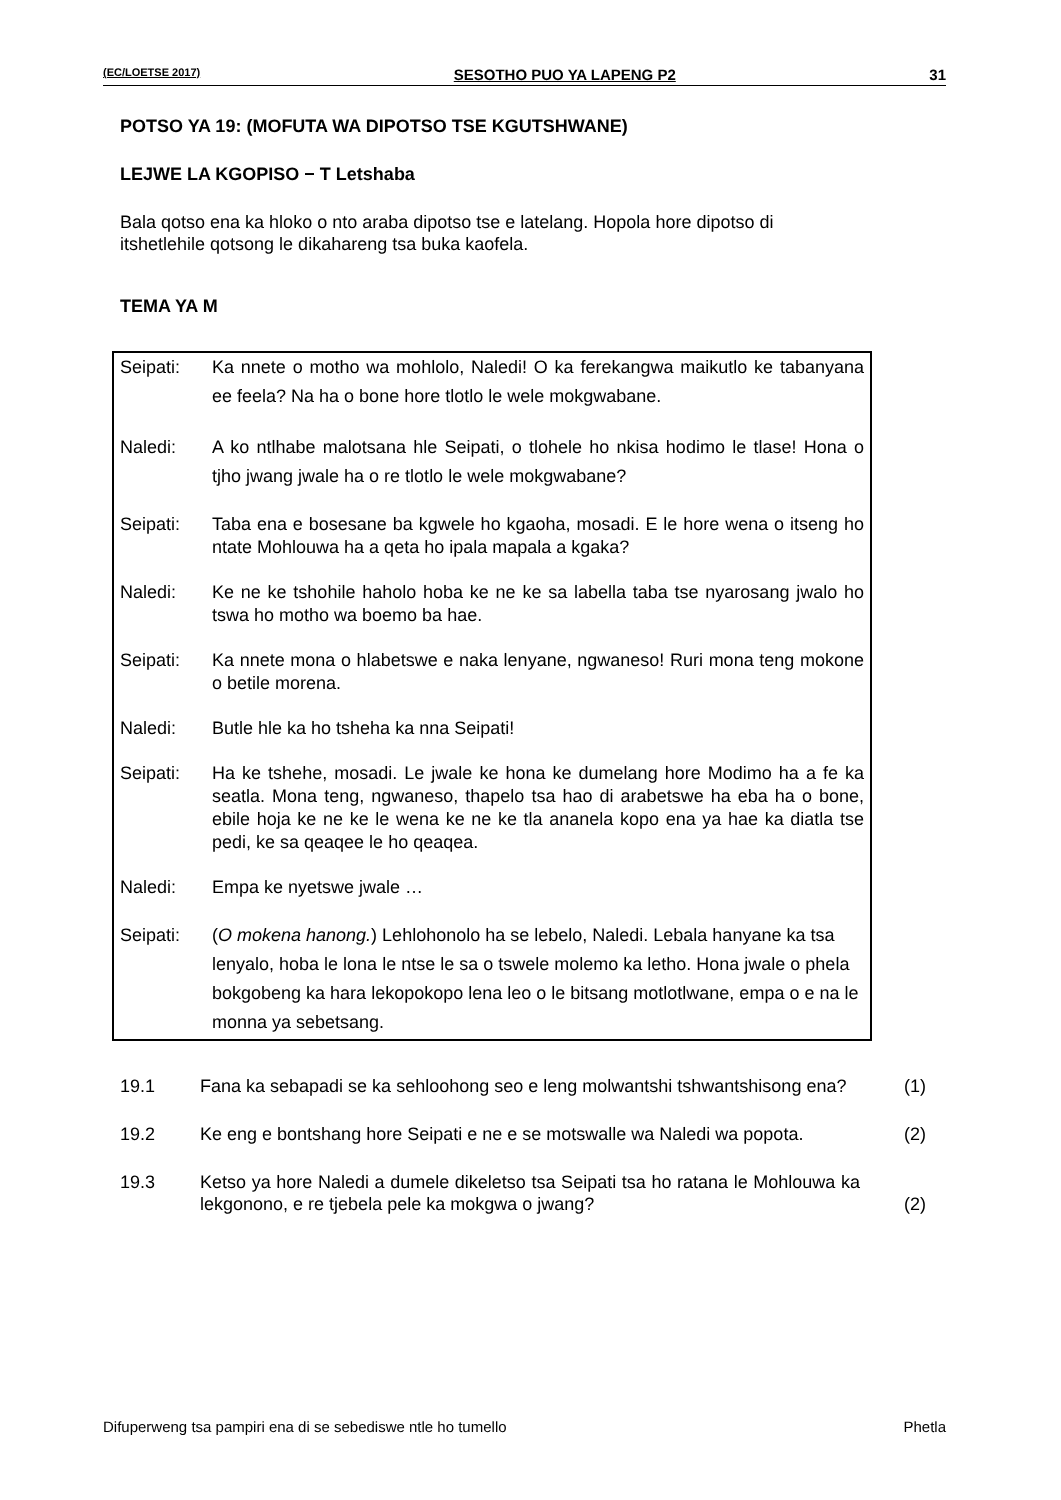(EC/LOETSE 2017) SESOTHO PUO YA LAPENG P2 31
POTSO YA 19: (MOFUTA WA DIPOTSO TSE KGUTSHWANE)
LEJWE LA KGOPISO − T Letshaba
Bala qotso ena ka hloko o nto araba dipotso tse e latelang. Hopola hore dipotso di itshetlehile qotsong le dikahareng tsa buka kaofela.
TEMA YA M
Seipati: Ka nnete o motho wa mohlolo, Naledi! O ka ferekangwa maikutlo ke tabanyana ee feela? Na ha o bone hore tlotlo le wele mokgwabane.
Naledi: A ko ntlhabe malotsana hle Seipati, o tlohele ho nkisa hodimo le tlase! Hona o tjho jwang jwale ha o re tlotlo le wele mokgwabane?
Seipati: Taba ena e bosesane ba kgwele ho kgaoha, mosadi. E le hore wena o itseng ho ntate Mohlouwa ha a qeta ho ipala mapala a kgaka?
Naledi: Ke ne ke tshohile haholo hoba ke ne ke sa labella taba tse nyarosang jwalo ho tswa ho motho wa boemo ba hae.
Seipati: Ka nnete mona o hlabetswe e naka lenyane, ngwaneso! Ruri mona teng mokone o betile morena.
Naledi: Butle hle ka ho tsheha ka nna Seipati!
Seipati: Ha ke tshehe, mosadi. Le jwale ke hona ke dumelang hore Modimo ha a fe ka seatla. Mona teng, ngwaneso, thapelo tsa hao di arabetswe ha eba ha o bone, ebile hoja ke ne ke le wena ke ne ke tla ananela kopo ena ya hae ka diatla tse pedi, ke sa qeaqee le ho qeaqea.
Naledi: Empa ke nyetswe jwale …
Seipati: (O mokena hanong.) Lehlohonolo ha se lebelo, Naledi. Lebala hanyane ka tsa lenyalo, hoba le lona le ntse le sa o tswele molemo ka letho. Hona jwale o phela bokgobeng ka hara lekopokopo lena leo o le bitsang motlotlwane, empa o e na le monna ya sebetsang.
19.1 Fana ka sebapadi se ka sehloohong seo e leng molwantshi tshwantshisong ena?
(1)
19.2 Ke eng e bontshang hore Seipati e ne e se motswalle wa Naledi wa popota.
(2)
19.3 Ketso ya hore Naledi a dumele dikeletso tsa Seipati tsa ho ratana le Mohlouwa ka lekgonono, e re tjebela pele ka mokgwa o jwang?
(2)
Difuperweng tsa pampiri ena di se sebediswe ntle ho tumello Phetla